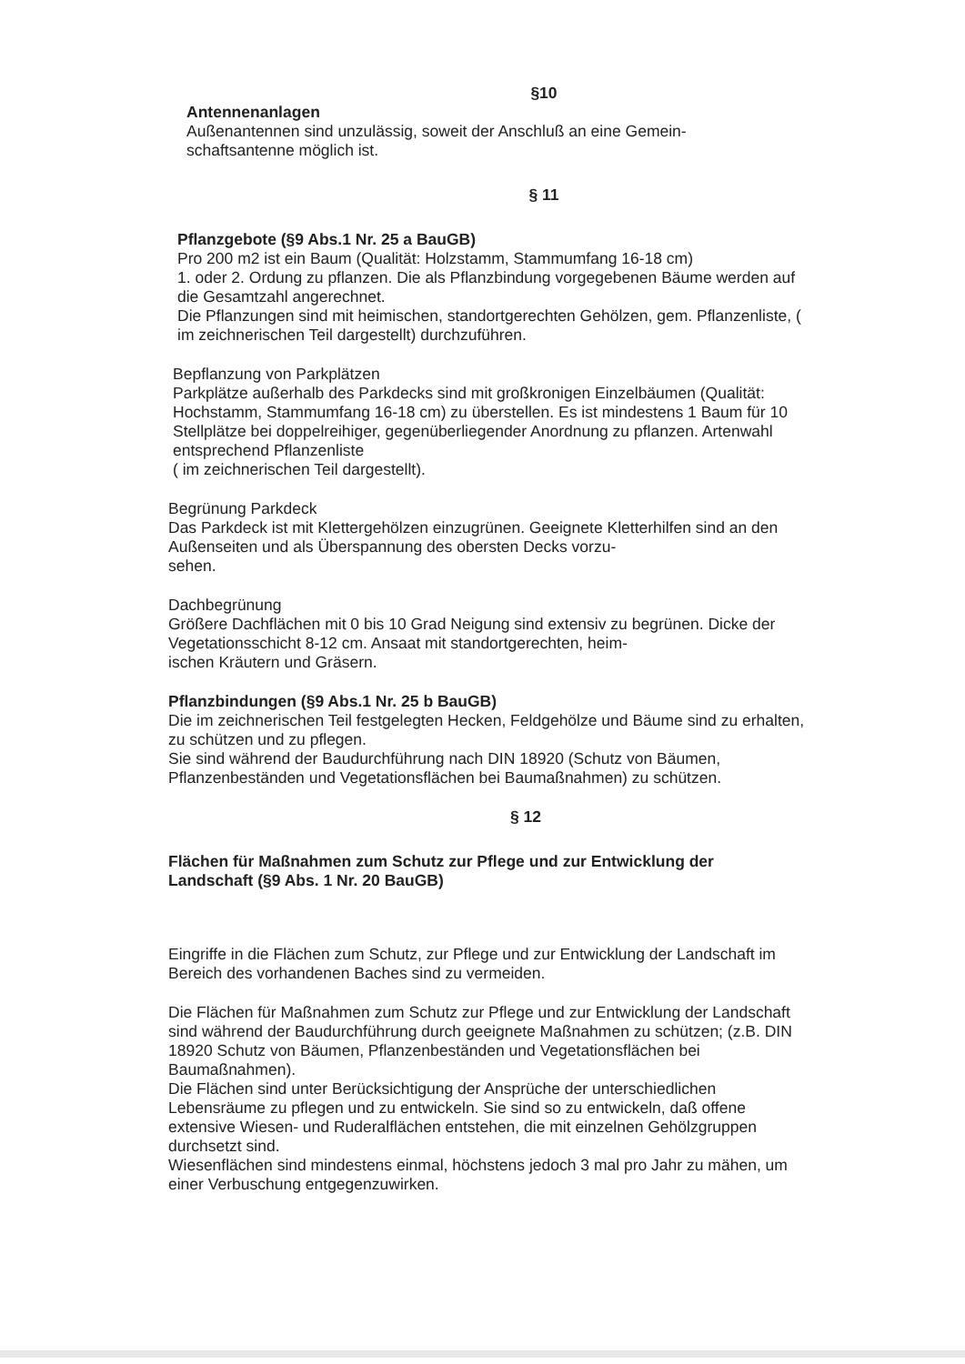§10
Antennenanlagen
Außenantennen sind unzulässig, soweit der Anschluß an eine Gemein-
schaftsantenne möglich ist.
§ 11
Pflanzgebote (§9 Abs.1 Nr. 25 a BauGB)
Pro 200 m2 ist ein Baum (Qualität: Holzstamm, Stammumfang 16-18 cm)
1. oder 2. Ordung zu pflanzen. Die als Pflanzbindung vorgegebenen Bäume werden auf die Gesamtzahl angerechnet.
Die Pflanzungen sind mit heimischen, standortgerechten Gehölzen, gem. Pflanzenliste, ( im zeichnerischen Teil dargestellt) durchzuführen.
Bepflanzung von Parkplätzen
Parkplätze außerhalb des Parkdecks sind mit großkronigen Einzelbäumen (Qualität: Hochstamm, Stammumfang 16-18 cm) zu überstellen. Es ist mindestens 1 Baum für 10 Stellplätze bei doppelreihiger, gegenüberliegender Anordnung zu pflanzen. Artenwahl entsprechend Pflanzenliste
( im zeichnerischen Teil dargestellt).
Begrünung Parkdeck
Das Parkdeck ist mit Klettergehölzen einzugrünen. Geeignete Kletterhilfen sind an den Außenseiten und als Überspannung des obersten Decks vorzu-
sehen.
Dachbegrünung
Größere Dachflächen mit 0 bis 10 Grad Neigung sind extensiv zu begrünen. Dicke der Vegetationsschicht 8-12 cm. Ansaat mit standortgerechten, heim-
ischen Kräutern und Gräsern.
Pflanzbindungen (§9 Abs.1 Nr. 25 b BauGB)
Die im zeichnerischen Teil festgelegten Hecken, Feldgehölze und Bäume sind zu erhalten, zu schützen und zu pflegen.
Sie sind während der Baudurchführung nach DIN 18920 (Schutz von Bäumen, Pflanzenbeständen und Vegetationsflächen bei Baumaßnahmen) zu schützen.
§ 12
Flächen für Maßnahmen zum Schutz zur Pflege und zur Entwicklung der Landschaft (§9 Abs. 1 Nr. 20 BauGB)
Eingriffe in die Flächen zum Schutz, zur Pflege und zur Entwicklung der Landschaft im Bereich des vorhandenen Baches sind zu vermeiden.
Die Flächen für Maßnahmen zum Schutz zur Pflege und zur Entwicklung der Landschaft sind während der Baudurchführung durch geeignete Maßnahmen zu schützen; (z.B. DIN 18920 Schutz von Bäumen, Pflanzenbeständen und Vegetationsflächen bei Baumaßnahmen).
Die Flächen sind unter Berücksichtigung der Ansprüche der unterschiedlichen Lebensräume zu pflegen und zu entwickeln. Sie sind so zu entwickeln, daß offene extensive Wiesen- und Ruderalflächen entstehen, die mit einzelnen Gehölzgruppen durchsetzt sind.
Wiesenflächen sind mindestens einmal, höchstens jedoch 3 mal pro Jahr zu mähen, um einer Verbuschung entgegenzuwirken.